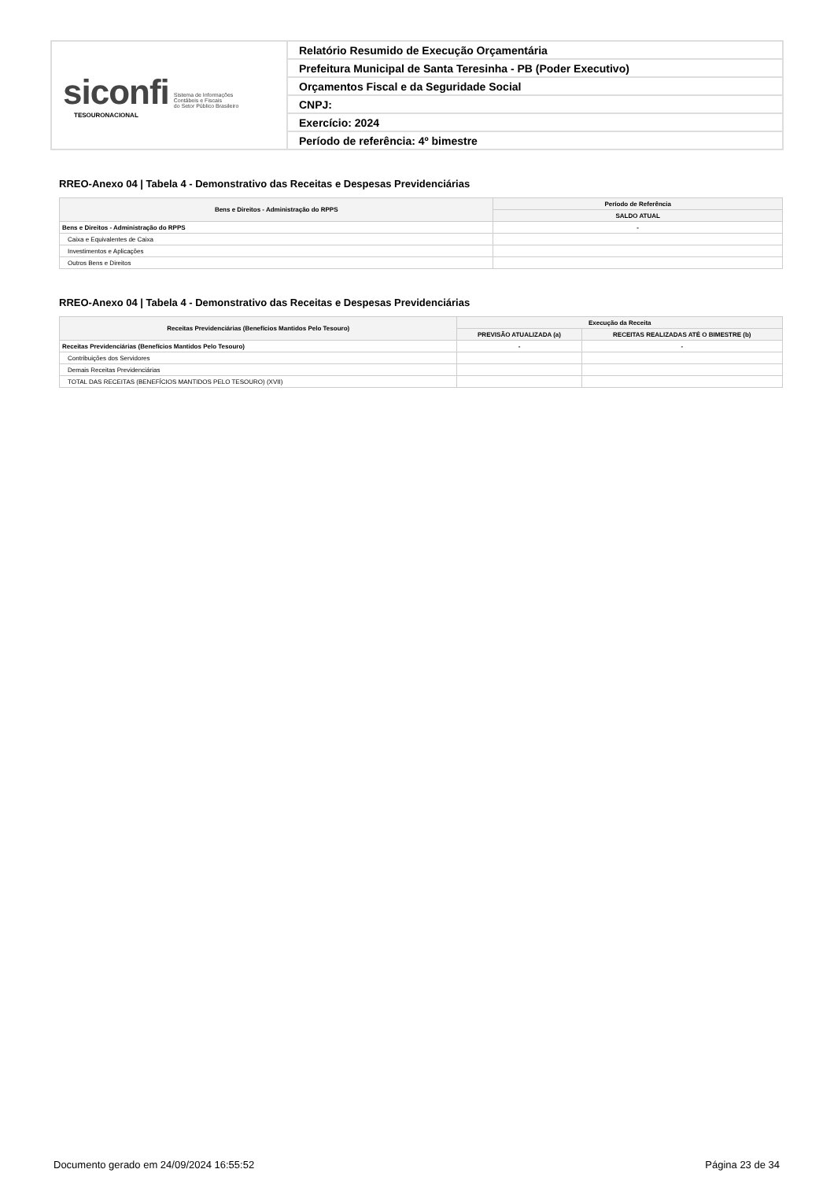| siconfi Sistema de Informações Contábeis e Fiscais do Setor Público Brasileiro TESOURONACIONAL | Relatório Resumido de Execução Orçamentária |
| | Prefeitura Municipal de Santa Teresinha - PB (Poder Executivo) |
| | Orçamentos Fiscal e da Seguridade Social |
| | CNPJ: |
| | Exercício: 2024 |
| | Período de referência: 4º bimestre |
RREO-Anexo 04 | Tabela 4 - Demonstrativo das Receitas e Despesas Previdenciárias
| Bens e Direitos - Administração do RPPS | Período de Referência |
| --- | --- |
| | SALDO ATUAL |
| Bens e Direitos - Administração do RPPS | - |
| Caixa e Equivalentes de Caixa | |
| Investimentos e Aplicações | |
| Outros Bens e Direitos | |
RREO-Anexo 04 | Tabela 4 - Demonstrativo das Receitas e Despesas Previdenciárias
| Receitas Previdenciárias (Benefícios Mantidos Pelo Tesouro) | Execução da Receita | |
| --- | --- | --- |
| | PREVISÃO ATUALIZADA (a) | RECEITAS REALIZADAS ATÉ O BIMESTRE (b) |
| Receitas Previdenciárias (Benefícios Mantidos Pelo Tesouro) | - | - |
| Contribuições dos Servidores | | |
| Demais Receitas Previdenciárias | | |
| TOTAL DAS RECEITAS (BENEFÍCIOS MANTIDOS PELO TESOURO) (XVII) | | |
Documento gerado em 24/09/2024 16:55:52 Página 23 de 34